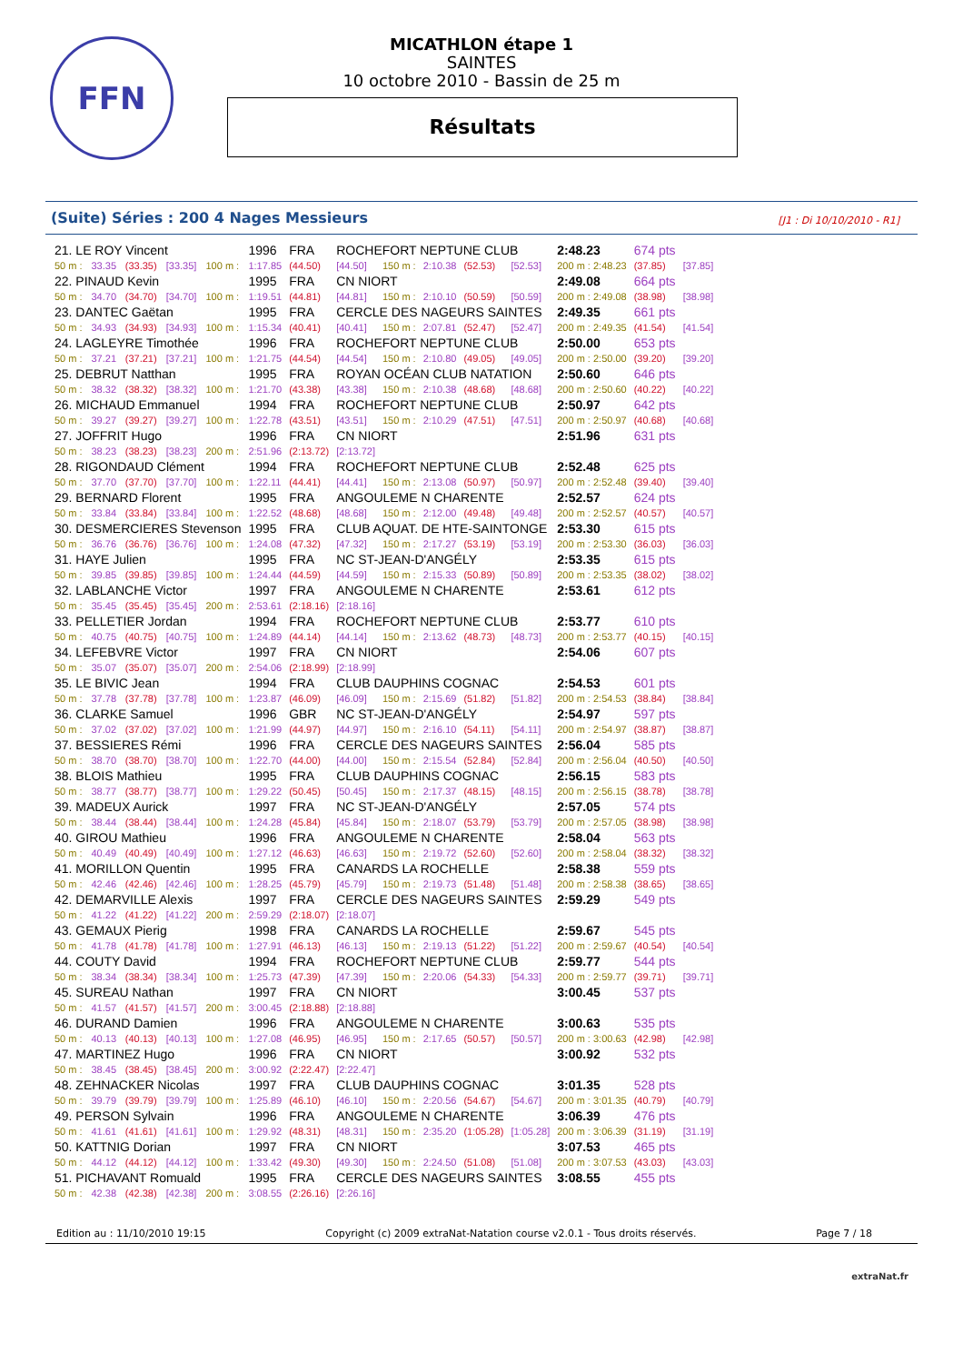FFN
MICATHLON étape 1
SAINTES
10 octobre 2010 - Bassin de 25 m
Résultats
(Suite) Séries : 200 4 Nages Messieurs [J1 : Di 10/10/2010 - R1]
| 21. LE ROY Vincent | | | | | 1996 | FRA | ROCHEFORT NEPTUNE CLUB | | | | | 2:48.23 | 674 pts | |
| 50 m : | 33.35 | (33.35) | [33.35] | 100 m : | 1:17.85 | (44.50) | [44.50] | 150 m : | 2:10.38 | (52.53) | [52.53] | 200 m : 2:48.23 | (37.85) | [37.85] |
| 22. PINAUD Kevin | | | | | 1995 | FRA | CN NIORT | | | | | 2:49.08 | 664 pts | |
| 50 m : | 34.70 | (34.70) | [34.70] | 100 m : | 1:19.51 | (44.81) | [44.81] | 150 m : | 2:10.10 | (50.59) | [50.59] | 200 m : 2:49.08 | (38.98) | [38.98] |
| 23. DANTEC Gaëtan | | | | | 1995 | FRA | CERCLE DES NAGEURS SAINTES | | | | | 2:49.35 | 661 pts | |
| 50 m : | 34.93 | (34.93) | [34.93] | 100 m : | 1:15.34 | (40.41) | [40.41] | 150 m : | 2:07.81 | (52.47) | [52.47] | 200 m : 2:49.35 | (41.54) | [41.54] |
| 24. LAGLEYRE Timothée | | | | | 1996 | FRA | ROCHEFORT NEPTUNE CLUB | | | | | 2:50.00 | 653 pts | |
| 50 m : | 37.21 | (37.21) | [37.21] | 100 m : | 1:21.75 | (44.54) | [44.54] | 150 m : | 2:10.80 | (49.05) | [49.05] | 200 m : 2:50.00 | (39.20) | [39.20] |
| 25. DEBRUT Natthan | | | | | 1995 | FRA | ROYAN OCÉAN CLUB NATATION | | | | | 2:50.60 | 646 pts | |
| 50 m : | 38.32 | (38.32) | [38.32] | 100 m : | 1:21.70 | (43.38) | [43.38] | 150 m : | 2:10.38 | (48.68) | [48.68] | 200 m : 2:50.60 | (40.22) | [40.22] |
| 26. MICHAUD Emmanuel | | | | | 1994 | FRA | ROCHEFORT NEPTUNE CLUB | | | | | 2:50.97 | 642 pts | |
| 50 m : | 39.27 | (39.27) | [39.27] | 100 m : | 1:22.78 | (43.51) | [43.51] | 150 m : | 2:10.29 | (47.51) | [47.51] | 200 m : 2:50.97 | (40.68) | [40.68] |
| 27. JOFFRIT Hugo | | | | | 1996 | FRA | CN NIORT | | | | | 2:51.96 | 631 pts | |
| 50 m : | 38.23 | (38.23) | [38.23] | 200 m : | 2:51.96 | (2:13.72) | [2:13.72] | | | | | | | |
| 28. RIGONDAUD Clément | | | | | 1994 | FRA | ROCHEFORT NEPTUNE CLUB | | | | | 2:52.48 | 625 pts | |
| 50 m : | 37.70 | (37.70) | [37.70] | 100 m : | 1:22.11 | (44.41) | [44.41] | 150 m : | 2:13.08 | (50.97) | [50.97] | 200 m : 2:52.48 | (39.40) | [39.40] |
| 29. BERNARD Florent | | | | | 1995 | FRA | ANGOULEME N CHARENTE | | | | | 2:52.57 | 624 pts | |
| 50 m : | 33.84 | (33.84) | [33.84] | 100 m : | 1:22.52 | (48.68) | [48.68] | 150 m : | 2:12.00 | (49.48) | [49.48] | 200 m : 2:52.57 | (40.57) | [40.57] |
| 30. DESMERCIERES Stevenson | | | | | 1995 | FRA | CLUB AQUAT. DE HTE-SAINTONGE | | | | | 2:53.30 | 615 pts | |
| 50 m : | 36.76 | (36.76) | [36.76] | 100 m : | 1:24.08 | (47.32) | [47.32] | 150 m : | 2:17.27 | (53.19) | [53.19] | 200 m : 2:53.30 | (36.03) | [36.03] |
| 31. HAYE Julien | | | | | 1995 | FRA | NC ST-JEAN-D'ANGÉLY | | | | | 2:53.35 | 615 pts | |
| 50 m : | 39.85 | (39.85) | [39.85] | 100 m : | 1:24.44 | (44.59) | [44.59] | 150 m : | 2:15.33 | (50.89) | [50.89] | 200 m : 2:53.35 | (38.02) | [38.02] |
| 32. LABLANCHE Victor | | | | | 1997 | FRA | ANGOULEME N CHARENTE | | | | | 2:53.61 | 612 pts | |
| 50 m : | 35.45 | (35.45) | [35.45] | 200 m : | 2:53.61 | (2:18.16) | [2:18.16] | | | | | | | |
| 33. PELLETIER Jordan | | | | | 1994 | FRA | ROCHEFORT NEPTUNE CLUB | | | | | 2:53.77 | 610 pts | |
| 50 m : | 40.75 | (40.75) | [40.75] | 100 m : | 1:24.89 | (44.14) | [44.14] | 150 m : | 2:13.62 | (48.73) | [48.73] | 200 m : 2:53.77 | (40.15) | [40.15] |
| 34. LEFEBVRE Victor | | | | | 1997 | FRA | CN NIORT | | | | | 2:54.06 | 607 pts | |
| 50 m : | 35.07 | (35.07) | [35.07] | 200 m : | 2:54.06 | (2:18.99) | [2:18.99] | | | | | | | |
| 35. LE BIVIC Jean | | | | | 1994 | FRA | CLUB DAUPHINS COGNAC | | | | | 2:54.53 | 601 pts | |
| 50 m : | 37.78 | (37.78) | [37.78] | 100 m : | 1:23.87 | (46.09) | [46.09] | 150 m : | 2:15.69 | (51.82) | [51.82] | 200 m : 2:54.53 | (38.84) | [38.84] |
| 36. CLARKE Samuel | | | | | 1996 | GBR | NC ST-JEAN-D'ANGÉLY | | | | | 2:54.97 | 597 pts | |
| 50 m : | 37.02 | (37.02) | [37.02] | 100 m : | 1:21.99 | (44.97) | [44.97] | 150 m : | 2:16.10 | (54.11) | [54.11] | 200 m : 2:54.97 | (38.87) | [38.87] |
| 37. BESSIERES Rémi | | | | | 1996 | FRA | CERCLE DES NAGEURS SAINTES | | | | | 2:56.04 | 585 pts | |
| 50 m : | 38.70 | (38.70) | [38.70] | 100 m : | 1:22.70 | (44.00) | [44.00] | 150 m : | 2:15.54 | (52.84) | [52.84] | 200 m : 2:56.04 | (40.50) | [40.50] |
| 38. BLOIS Mathieu | | | | | 1995 | FRA | CLUB DAUPHINS COGNAC | | | | | 2:56.15 | 583 pts | |
| 50 m : | 38.77 | (38.77) | [38.77] | 100 m : | 1:29.22 | (50.45) | [50.45] | 150 m : | 2:17.37 | (48.15) | [48.15] | 200 m : 2:56.15 | (38.78) | [38.78] |
| 39. MADEUX Aurick | | | | | 1997 | FRA | NC ST-JEAN-D'ANGÉLY | | | | | 2:57.05 | 574 pts | |
| 50 m : | 38.44 | (38.44) | [38.44] | 100 m : | 1:24.28 | (45.84) | [45.84] | 150 m : | 2:18.07 | (53.79) | [53.79] | 200 m : 2:57.05 | (38.98) | [38.98] |
| 40. GIROU Mathieu | | | | | 1996 | FRA | ANGOULEME N CHARENTE | | | | | 2:58.04 | 563 pts | |
| 50 m : | 40.49 | (40.49) | [40.49] | 100 m : | 1:27.12 | (46.63) | [46.63] | 150 m : | 2:19.72 | (52.60) | [52.60] | 200 m : 2:58.04 | (38.32) | [38.32] |
| 41. MORILLON Quentin | | | | | 1995 | FRA | CANARDS LA ROCHELLE | | | | | 2:58.38 | 559 pts | |
| 50 m : | 42.46 | (42.46) | [42.46] | 100 m : | 1:28.25 | (45.79) | [45.79] | 150 m : | 2:19.73 | (51.48) | [51.48] | 200 m : 2:58.38 | (38.65) | [38.65] |
| 42. DEMARVILLE Alexis | | | | | 1997 | FRA | CERCLE DES NAGEURS SAINTES | | | | | 2:59.29 | 549 pts | |
| 50 m : | 41.22 | (41.22) | [41.22] | 200 m : | 2:59.29 | (2:18.07) | [2:18.07] | | | | | | | |
| 43. GEMAUX Pierig | | | | | 1998 | FRA | CANARDS LA ROCHELLE | | | | | 2:59.67 | 545 pts | |
| 50 m : | 41.78 | (41.78) | [41.78] | 100 m : | 1:27.91 | (46.13) | [46.13] | 150 m : | 2:19.13 | (51.22) | [51.22] | 200 m : 2:59.67 | (40.54) | [40.54] |
| 44. COUTY David | | | | | 1994 | FRA | ROCHEFORT NEPTUNE CLUB | | | | | 2:59.77 | 544 pts | |
| 50 m : | 38.34 | (38.34) | [38.34] | 100 m : | 1:25.73 | (47.39) | [47.39] | 150 m : | 2:20.06 | (54.33) | [54.33] | 200 m : 2:59.77 | (39.71) | [39.71] |
| 45. SUREAU Nathan | | | | | 1997 | FRA | CN NIORT | | | | | 3:00.45 | 537 pts | |
| 50 m : | 41.57 | (41.57) | [41.57] | 200 m : | 3:00.45 | (2:18.88) | [2:18.88] | | | | | | | |
| 46. DURAND Damien | | | | | 1996 | FRA | ANGOULEME N CHARENTE | | | | | 3:00.63 | 535 pts | |
| 50 m : | 40.13 | (40.13) | [40.13] | 100 m : | 1:27.08 | (46.95) | [46.95] | 150 m : | 2:17.65 | (50.57) | [50.57] | 200 m : 3:00.63 | (42.98) | [42.98] |
| 47. MARTINEZ Hugo | | | | | 1996 | FRA | CN NIORT | | | | | 3:00.92 | 532 pts | |
| 50 m : | 38.45 | (38.45) | [38.45] | 200 m : | 3:00.92 | (2:22.47) | [2:22.47] | | | | | | | |
| 48. ZEHNACKER Nicolas | | | | | 1997 | FRA | CLUB DAUPHINS COGNAC | | | | | 3:01.35 | 528 pts | |
| 50 m : | 39.79 | (39.79) | [39.79] | 100 m : | 1:25.89 | (46.10) | [46.10] | 150 m : | 2:20.56 | (54.67) | [54.67] | 200 m : 3:01.35 | (40.79) | [40.79] |
| 49. PERSON Sylvain | | | | | 1996 | FRA | ANGOULEME N CHARENTE | | | | | 3:06.39 | 476 pts | |
| 50 m : | 41.61 | (41.61) | [41.61] | 100 m : | 1:29.92 | (48.31) | [48.31] | 150 m : | 2:35.20 | (1:05.28) | [1:05.28] | 200 m : 3:06.39 | (31.19) | [31.19] |
| 50. KATTNIG Dorian | | | | | 1997 | FRA | CN NIORT | | | | | 3:07.53 | 465 pts | |
| 50 m : | 44.12 | (44.12) | [44.12] | 100 m : | 1:33.42 | (49.30) | [49.30] | 150 m : | 2:24.50 | (51.08) | [51.08] | 200 m : 3:07.53 | (43.03) | [43.03] |
| 51. PICHAVANT Romuald | | | | | 1995 | FRA | CERCLE DES NAGEURS SAINTES | | | | | 3:08.55 | 455 pts | |
| 50 m : | 42.38 | (42.38) | [42.38] | 200 m : | 3:08.55 | (2:26.16) | [2:26.16] | | | | | | | |
Edition au : 11/10/2010 19:15 Copyright (c) 2009 extraNat-Natation course v2.0.1 - Tous droits réservés. Page 7 / 18
extraNat.fr